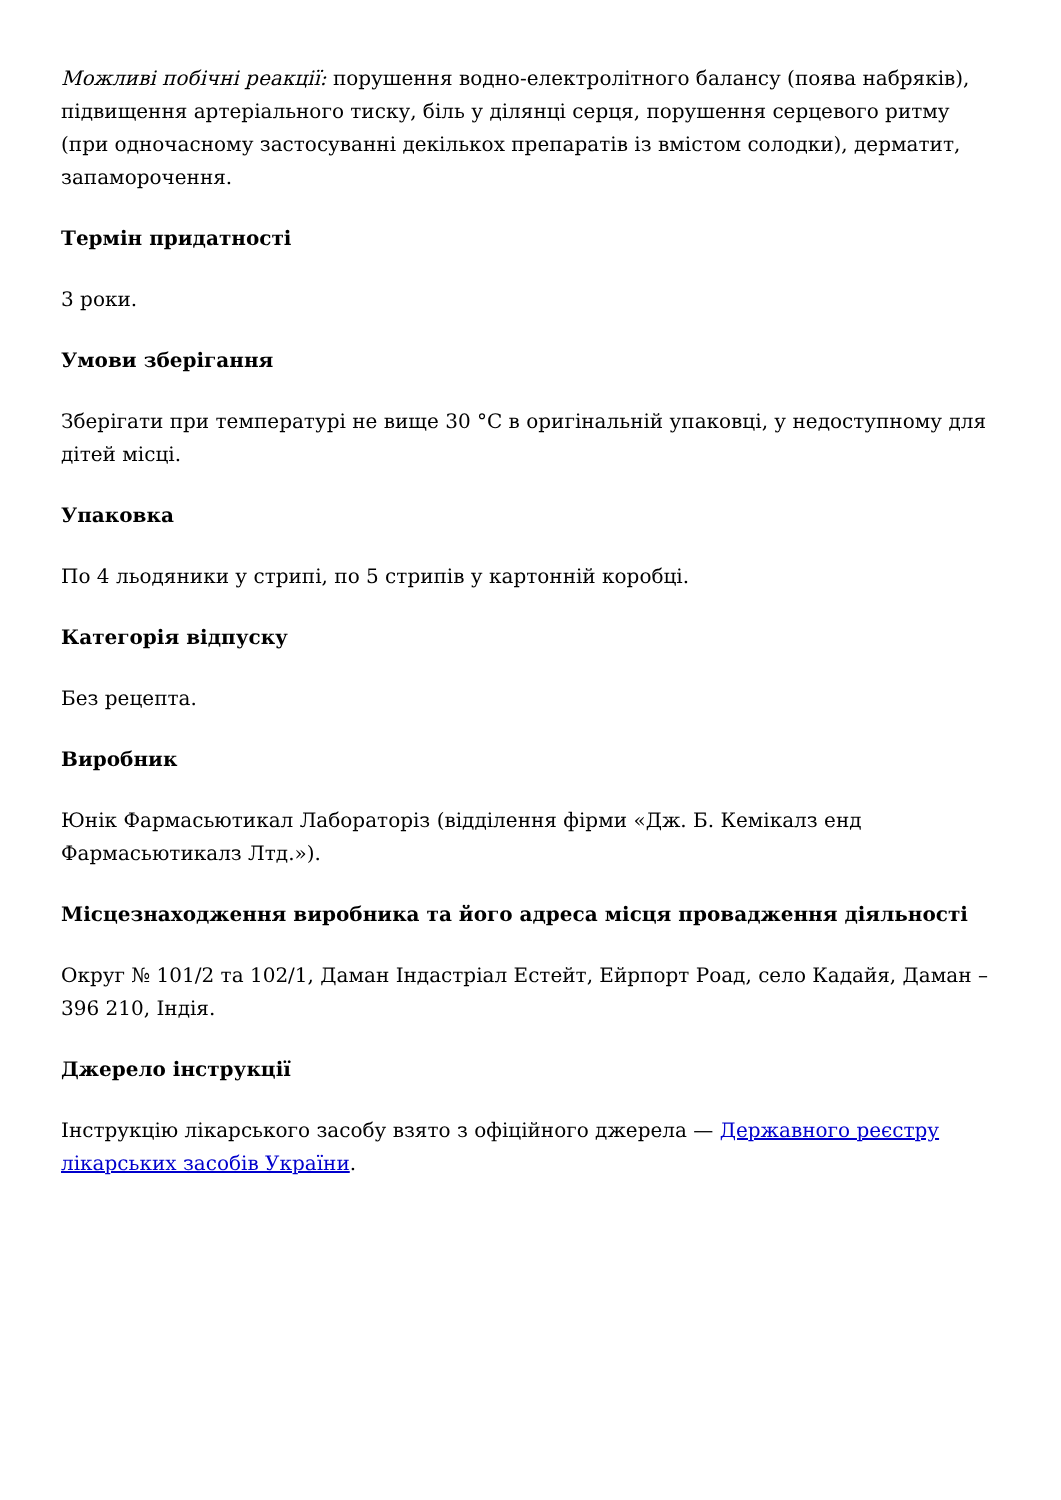Можливі побічні реакції: порушення водно-електролітного балансу (поява набряків), підвищення артеріального тиску, біль у ділянці серця, порушення серцевого ритму (при одночасному застосуванні декількох препаратів із вмістом солодки), дерматит, запаморочення.
Термін придатності
3 роки.
Умови зберігання
Зберігати при температурі не вище 30 °С в оригінальній упаковці, у недоступному для дітей місці.
Упаковка
По 4 льодяники у стрипі, по 5 стрипів у картонній коробці.
Категорія відпуску
Без рецепта.
Виробник
Юнік Фармасьютикал Лабораторіз (відділення фірми «Дж. Б. Кемікалз енд Фармасьютикалз Лтд.»).
Місцезнаходження виробника та його адреса місця провадження діяльності
Округ № 101/2 та 102/1, Даман Індастріал Естейт, Ейрпорт Роад, село Кадайя, Даман – 396 210, Індія.
Джерело інструкції
Інструкцію лікарського засобу взято з офіційного джерела — Державного реєстру лікарських засобів України.